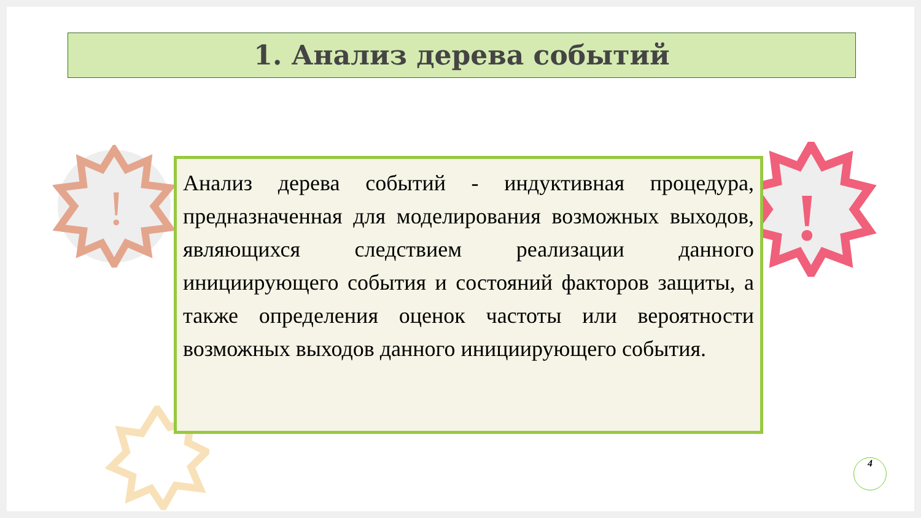!
!
1. Анализ дерева событий
Анализ дерева событий - индуктивная процедура, предназначенная для моделирования возможных выходов, являющихся следствием реализации данного инициирующего события и состояний факторов защиты, а также определения оценок частоты или вероятности возможных выходов данного инициирующего события.
4